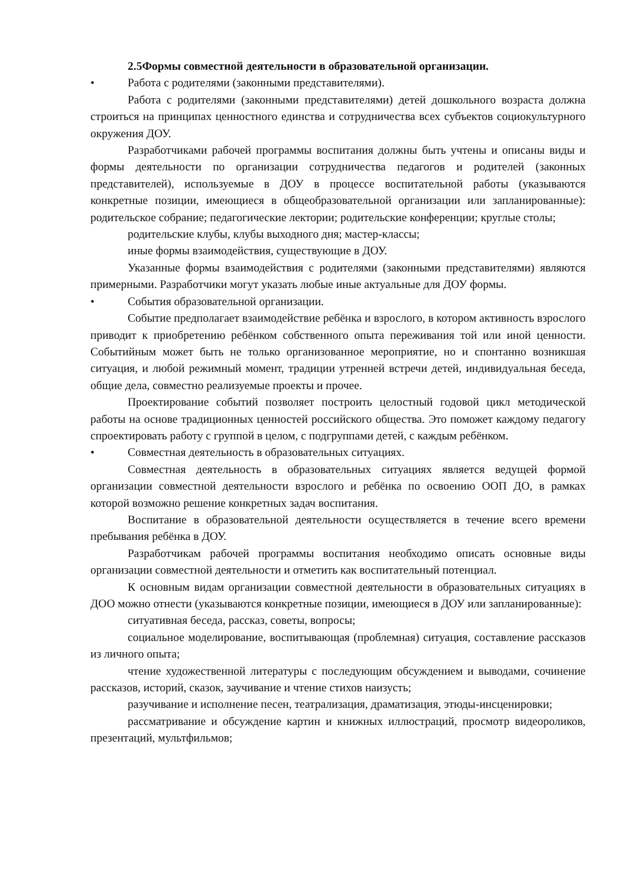2.5Формы совместной деятельности в образовательной организации.
• Работа с родителями (законными представителями).
Работа с родителями (законными представителями) детей дошкольного возраста должна строиться на принципах ценностного единства и сотрудничества всех субъектов социокультурного окружения ДОУ.
Разработчиками рабочей программы воспитания должны быть учтены и описаны виды и формы деятельности по организации сотрудничества педагогов и родителей (законных представителей), используемые в ДОУ в процессе воспитательной работы (указываются конкретные позиции, имеющиеся в общеобразовательной организации или запланированные): родительское собрание; педагогические лектории; родительские конференции; круглые столы;
родительские клубы, клубы выходного дня; мастер-классы;
иные формы взаимодействия, существующие в ДОУ.
Указанные формы взаимодействия с родителями (законными представителями) являются примерными. Разработчики могут указать любые иные актуальные для ДОУ формы.
• События образовательной организации.
Событие предполагает взаимодействие ребёнка и взрослого, в котором активность взрослого приводит к приобретению ребёнком собственного опыта переживания той или иной ценности. Событийным может быть не только организованное мероприятие, но и спонтанно возникшая ситуация, и любой режимный момент, традиции утренней встречи детей, индивидуальная беседа, общие дела, совместно реализуемые проекты и прочее.
Проектирование событий позволяет построить целостный годовой цикл методической работы на основе традиционных ценностей российского общества. Это поможет каждому педагогу спроектировать работу с группой в целом, с подгруппами детей, с каждым ребёнком.
• Совместная деятельность в образовательных ситуациях.
Совместная деятельность в образовательных ситуациях является ведущей формой организации совместной деятельности взрослого и ребёнка по освоению ООП ДО, в рамках которой возможно решение конкретных задач воспитания.
Воспитание в образовательной деятельности осуществляется в течение всего времени пребывания ребёнка в ДОУ.
Разработчикам рабочей программы воспитания необходимо описать основные виды организации совместной деятельности и отметить как воспитательный потенциал.
К основным видам организации совместной деятельности в образовательных ситуациях в ДОО можно отнести (указываются конкретные позиции, имеющиеся в ДОУ или запланированные):
ситуативная беседа, рассказ, советы, вопросы;
социальное моделирование, воспитывающая (проблемная) ситуация, составление рассказов из личного опыта;
чтение художественной литературы с последующим обсуждением и выводами, сочинение рассказов, историй, сказок, заучивание и чтение стихов наизусть;
разучивание и исполнение песен, театрализация, драматизация, этюды-инсценировки;
рассматривание и обсуждение картин и книжных иллюстраций, просмотр видеороликов, презентаций, мультфильмов;